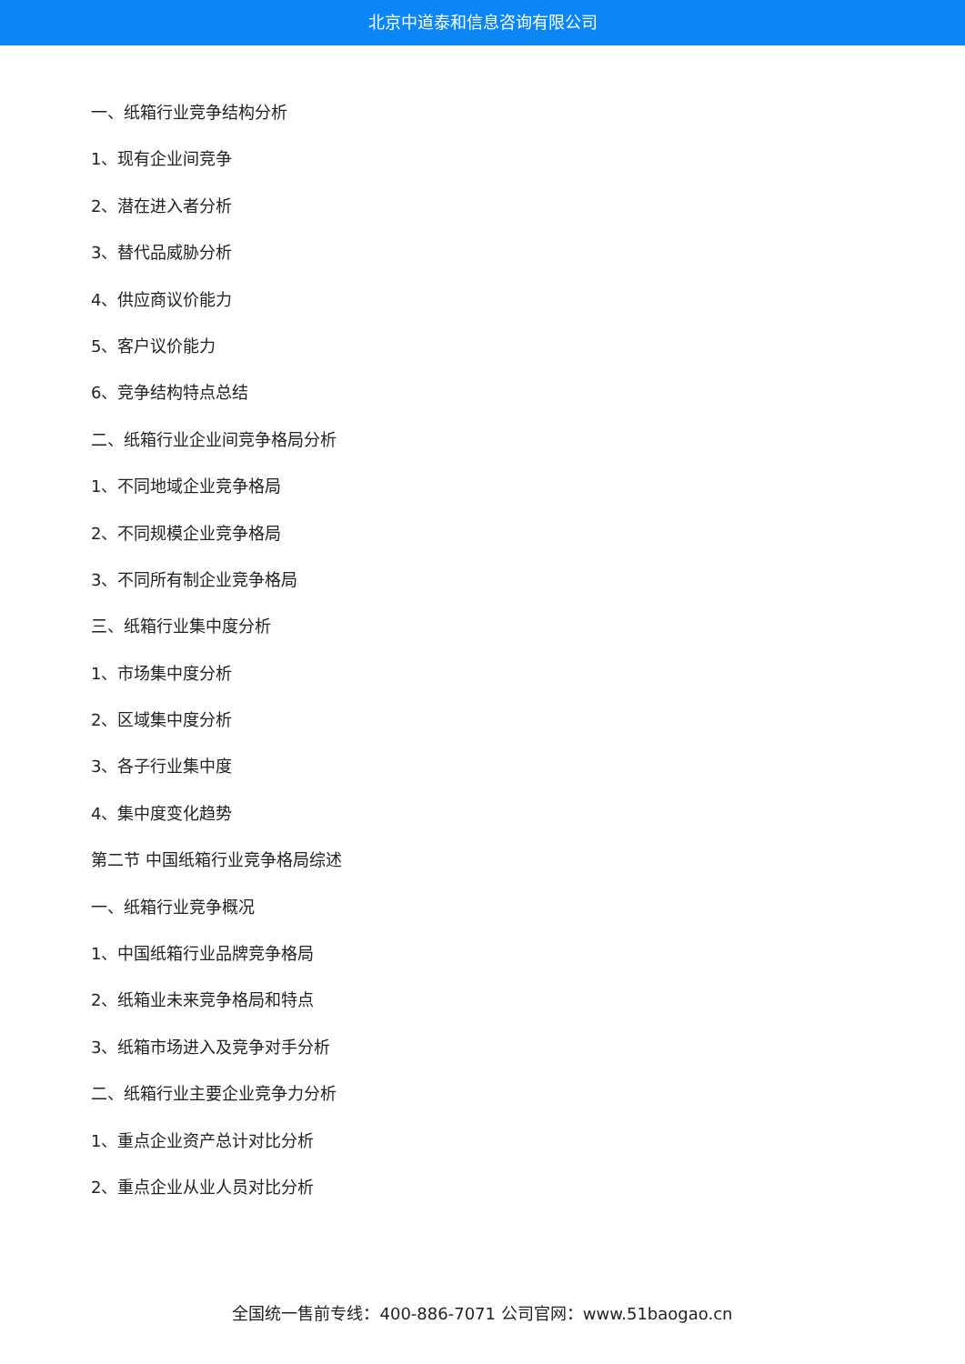北京中道泰和信息咨询有限公司
一、纸箱行业竞争结构分析
1、现有企业间竞争
2、潜在进入者分析
3、替代品威胁分析
4、供应商议价能力
5、客户议价能力
6、竞争结构特点总结
二、纸箱行业企业间竞争格局分析
1、不同地域企业竞争格局
2、不同规模企业竞争格局
3、不同所有制企业竞争格局
三、纸箱行业集中度分析
1、市场集中度分析
2、区域集中度分析
3、各子行业集中度
4、集中度变化趋势
第二节 中国纸箱行业竞争格局综述
一、纸箱行业竞争概况
1、中国纸箱行业品牌竞争格局
2、纸箱业未来竞争格局和特点
3、纸箱市场进入及竞争对手分析
二、纸箱行业主要企业竞争力分析
1、重点企业资产总计对比分析
2、重点企业从业人员对比分析
全国统一售前专线：400-886-7071 公司官网：www.51baogao.cn